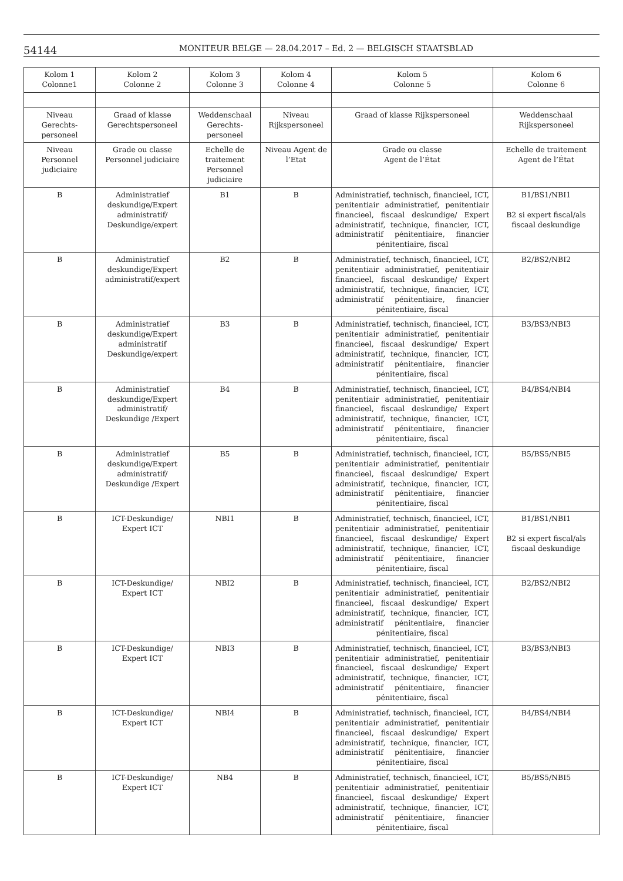54144
MONITEUR BELGE — 28.04.2017 – Ed. 2 — BELGISCH STAATSBLAD
| Kolom 1 Colonne1 | Kolom 2 Colonne 2 | Kolom 3 Colonne 3 | Kolom 4 Colonne 4 | Kolom 5 Colonne 5 | Kolom 6 Colonne 6 |
| --- | --- | --- | --- | --- | --- |
| Niveau Gerechts-personeel | Graad of klasse Gerechtspersoneel | Weddenschaal Gerechts-personeel | Niveau Rijkspersoneel | Graad of klasse Rijkspersoneel | Weddenschaal Rijkspersoneel |
| Niveau Personnel judiciaire | Grade ou classe Personnel judiciaire | Echelle de traitement Personnel judiciaire | Niveau Agent de l’Etat | Grade ou classe Agent de l’État | Echelle de traitement Agent de l’État |
| B | Administratief deskundige/Expert administratif/ Deskundige/expert | B1 | B | Administratief, technisch, financieel, ICT, penitentiair administratief, penitentiair financieel, fiscaal deskundige/ Expert administratif, technique, financier, ICT, administratif pénitentiaire, financier pénitentiaire, fiscal | B1/BS1/NBI1 B2 si expert fiscal/als fiscaal deskundige |
| B | Administratief deskundige/Expert administratif/expert | B2 | B | Administratief, technisch, financieel, ICT, penitentiair administratief, penitentiair financieel, fiscaal deskundige/ Expert administratif, technique, financier, ICT, administratif pénitentiaire, financier pénitentiaire, fiscal | B2/BS2/NBI2 |
| B | Administratief deskundige/Expert administratif Deskundige/expert | B3 | B | Administratief, technisch, financieel, ICT, penitentiair administratief, penitentiair financieel, fiscaal deskundige/ Expert administratif, technique, financier, ICT, administratif pénitentiaire, financier pénitentiaire, fiscal | B3/BS3/NBI3 |
| B | Administratief deskundige/Expert administratif/ Deskundige /Expert | B4 | B | Administratief, technisch, financieel, ICT, penitentiair administratief, penitentiair financieel, fiscaal deskundige/ Expert administratif, technique, financier, ICT, administratif pénitentiaire, financier pénitentiaire, fiscal | B4/BS4/NBI4 |
| B | Administratief deskundige/Expert administratif/ Deskundige /Expert | B5 | B | Administratief, technisch, financieel, ICT, penitentiair administratief, penitentiair financieel, fiscaal deskundige/ Expert administratif, technique, financier, ICT, administratif pénitentiaire, financier pénitentiaire, fiscal | B5/BS5/NBI5 |
| B | ICT-Deskundige/ Expert ICT | NBI1 | B | Administratief, technisch, financieel, ICT, penitentiair administratief, penitentiair financieel, fiscaal deskundige/ Expert administratif, technique, financier, ICT, administratif pénitentiaire, financier pénitentiaire, fiscal | B1/BS1/NBI1 B2 si expert fiscal/als fiscaal deskundige |
| B | ICT-Deskundige/ Expert ICT | NBI2 | B | Administratief, technisch, financieel, ICT, penitentiair administratief, penitentiair financieel, fiscaal deskundige/ Expert administratif, technique, financier, ICT, administratif pénitentiaire, financier pénitentiaire, fiscal | B2/BS2/NBI2 |
| B | ICT-Deskundige/ Expert ICT | NBI3 | B | Administratief, technisch, financieel, ICT, penitentiair administratief, penitentiair financieel, fiscaal deskundige/ Expert administratif, technique, financier, ICT, administratif pénitentiaire, financier pénitentiaire, fiscal | B3/BS3/NBI3 |
| B | ICT-Deskundige/ Expert ICT | NBI4 | B | Administratief, technisch, financieel, ICT, penitentiair administratief, penitentiair financieel, fiscaal deskundige/ Expert administratif, technique, financier, ICT, administratif pénitentiaire, financier pénitentiaire, fiscal | B4/BS4/NBI4 |
| B | ICT-Deskundige/ Expert ICT | NB4 | B | Administratief, technisch, financieel, ICT, penitentiair administratief, penitentiair financieel, fiscaal deskundige/ Expert administratif, technique, financier, ICT, administratif pénitentiaire, financier pénitentiaire, fiscal | B5/BS5/NBI5 |